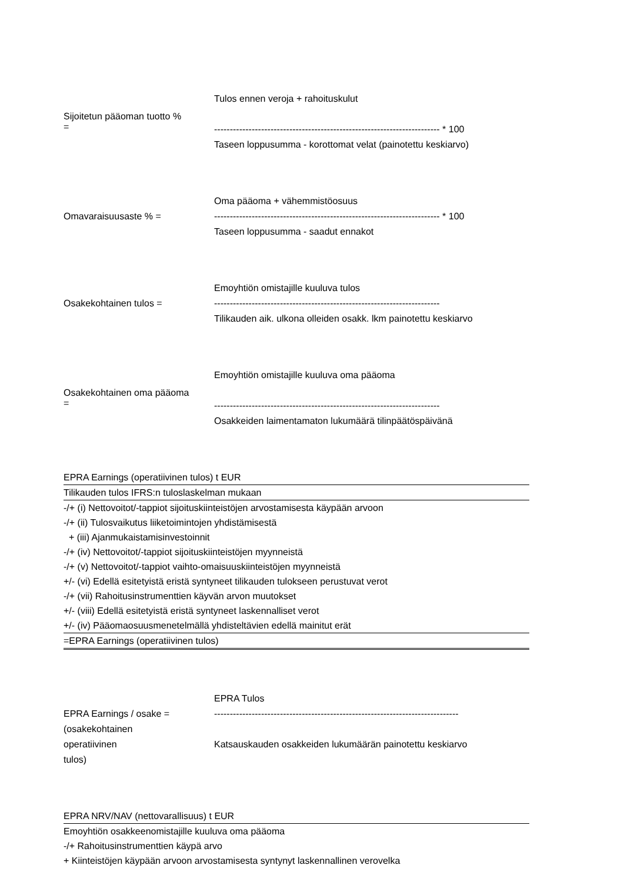Sijoitetun pääoman tuotto %
=
Tulos ennen veroja + rahoituskulut
------------------------------------------------------------------------ * 100
Taseen loppusumma - korottomat velat (painotettu keskiarvo)
Omavaraisuusaste % =
Oma pääoma + vähemmistöosuus
------------------------------------------------------------------------ * 100
Taseen loppusumma - saadut ennakot
Osakekohtainen tulos =
Emoyhtiön omistajille kuuluva tulos
------------------------------------------------------------------------
Tilikauden aik. ulkona olleiden osakk. lkm painotettu keskiarvo
Osakekohtainen oma pääoma
=
Emoyhtiön omistajille kuuluva oma pääoma
------------------------------------------------------------------------
Osakkeiden laimentamaton lukumäärä tilinpäätöspäivänä
| EPRA Earnings (operatiivinen tulos) t EUR |
| Tilikauden tulos IFRS:n tuloslaskelman mukaan |
| -/+ (i) Nettovoitot/-tappiot sijoituskiinteistöjen arvostamisesta käypään arvoon |
| -/+ (ii) Tulosvaikutus liiketoimintojen yhdistämisestä |
| + (iii) Ajanmukaistamisinvestoinnit |
| -/+ (iv) Nettovoitot/-tappiot sijoituskiinteistöjen myynneistä |
| -/+ (v) Nettovoitot/-tappiot vaihto-omaisuuskiinteistöjen myynneistä |
| +/- (vi) Edellä esitetyistä eristä syntyneet tilikauden tulokseen perustuvat verot |
| -/+ (vii) Rahoitusinstrumenttien käyvän arvon muutokset |
| +/- (viii) Edellä esitetyistä eristä syntyneet laskennalliset verot |
| +/- (iv) Pääomaosuusmenetelmällä yhdisteltävien edellä mainitut erät |
| =EPRA Earnings (operatiivinen tulos) |
EPRA Earnings / osake =
(osakekohtainen
operatiivinen
tulos)
EPRA Tulos
------------------------------------------------------------------------------
Katsauskauden osakkeiden lukumäärän painotettu keskiarvo
| EPRA NRV/NAV (nettovarallisuus) t EUR |
| Emoyhtiön osakkeenomistajille kuuluva oma pääoma |
| -/+ Rahoitusinstrumenttien käypä arvo |
| + Kiinteistöjen käypään arvoon arvostamisesta syntynyt laskennallinen verovelka |